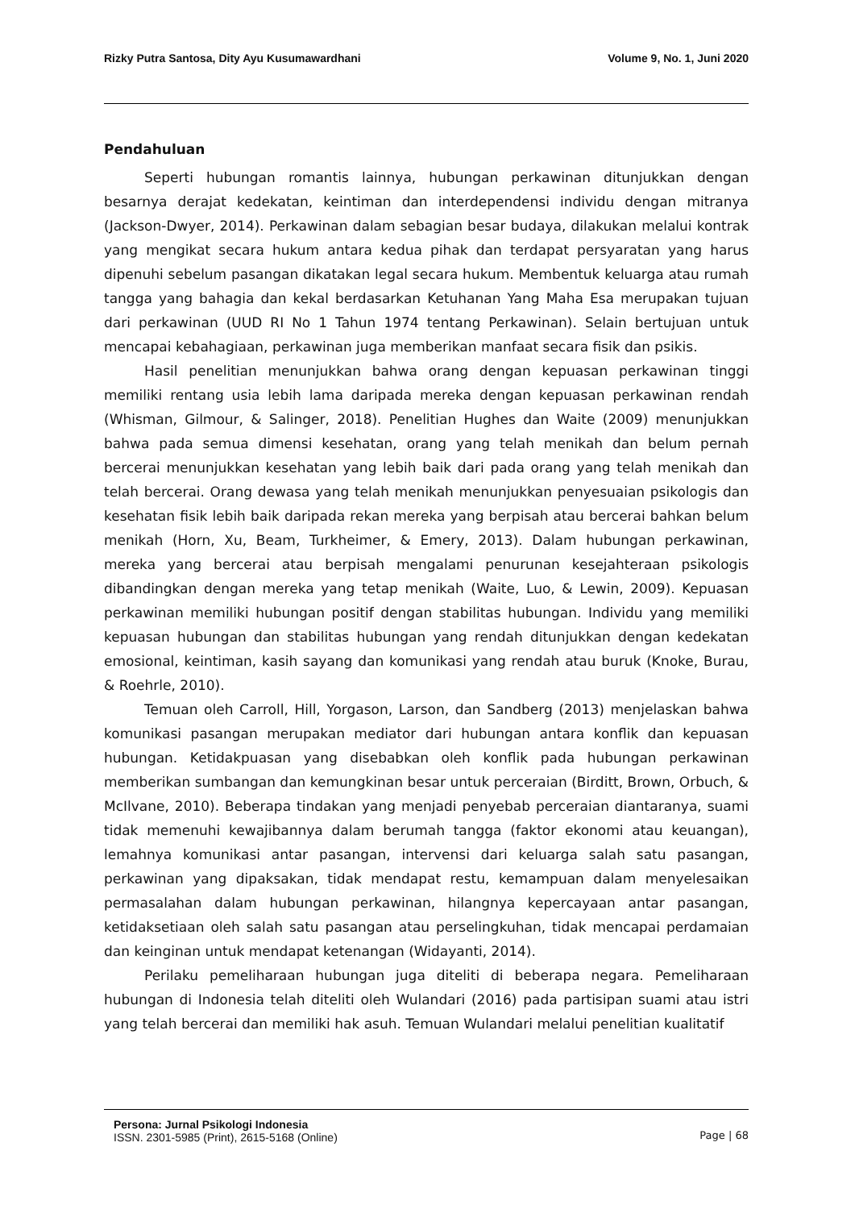Rizky Putra Santosa, Dity Ayu Kusumawardhani Volume 9, No. 1, Juni 2020
Pendahuluan
Seperti hubungan romantis lainnya, hubungan perkawinan ditunjukkan dengan besarnya derajat kedekatan, keintiman dan interdependensi individu dengan mitranya (Jackson-Dwyer, 2014). Perkawinan dalam sebagian besar budaya, dilakukan melalui kontrak yang mengikat secara hukum antara kedua pihak dan terdapat persyaratan yang harus dipenuhi sebelum pasangan dikatakan legal secara hukum. Membentuk keluarga atau rumah tangga yang bahagia dan kekal berdasarkan Ketuhanan Yang Maha Esa merupakan tujuan dari perkawinan (UUD RI No 1 Tahun 1974 tentang Perkawinan). Selain bertujuan untuk mencapai kebahagiaan, perkawinan juga memberikan manfaat secara fisik dan psikis.
Hasil penelitian menunjukkan bahwa orang dengan kepuasan perkawinan tinggi memiliki rentang usia lebih lama daripada mereka dengan kepuasan perkawinan rendah (Whisman, Gilmour, & Salinger, 2018). Penelitian Hughes dan Waite (2009) menunjukkan bahwa pada semua dimensi kesehatan, orang yang telah menikah dan belum pernah bercerai menunjukkan kesehatan yang lebih baik dari pada orang yang telah menikah dan telah bercerai. Orang dewasa yang telah menikah menunjukkan penyesuaian psikologis dan kesehatan fisik lebih baik daripada rekan mereka yang berpisah atau bercerai bahkan belum menikah (Horn, Xu, Beam, Turkheimer, & Emery, 2013). Dalam hubungan perkawinan, mereka yang bercerai atau berpisah mengalami penurunan kesejahteraan psikologis dibandingkan dengan mereka yang tetap menikah (Waite, Luo, & Lewin, 2009). Kepuasan perkawinan memiliki hubungan positif dengan stabilitas hubungan. Individu yang memiliki kepuasan hubungan dan stabilitas hubungan yang rendah ditunjukkan dengan kedekatan emosional, keintiman, kasih sayang dan komunikasi yang rendah atau buruk (Knoke, Burau, & Roehrle, 2010).
Temuan oleh Carroll, Hill, Yorgason, Larson, dan Sandberg (2013) menjelaskan bahwa komunikasi pasangan merupakan mediator dari hubungan antara konflik dan kepuasan hubungan. Ketidakpuasan yang disebabkan oleh konflik pada hubungan perkawinan memberikan sumbangan dan kemungkinan besar untuk perceraian (Birditt, Brown, Orbuch, & McIlvane, 2010). Beberapa tindakan yang menjadi penyebab perceraian diantaranya, suami tidak memenuhi kewajibannya dalam berumah tangga (faktor ekonomi atau keuangan), lemahnya komunikasi antar pasangan, intervensi dari keluarga salah satu pasangan, perkawinan yang dipaksakan, tidak mendapat restu, kemampuan dalam menyelesaikan permasalahan dalam hubungan perkawinan, hilangnya kepercayaan antar pasangan, ketidaksetiaan oleh salah satu pasangan atau perselingkuhan, tidak mencapai perdamaian dan keinginan untuk mendapat ketenangan (Widayanti, 2014).
Perilaku pemeliharaan hubungan juga diteliti di beberapa negara. Pemeliharaan hubungan di Indonesia telah diteliti oleh Wulandari (2016) pada partisipan suami atau istri yang telah bercerai dan memiliki hak asuh. Temuan Wulandari melalui penelitian kualitatif
Persona: Jurnal Psikologi Indonesia
ISSN. 2301-5985 (Print), 2615-5168 (Online)
Page | 68